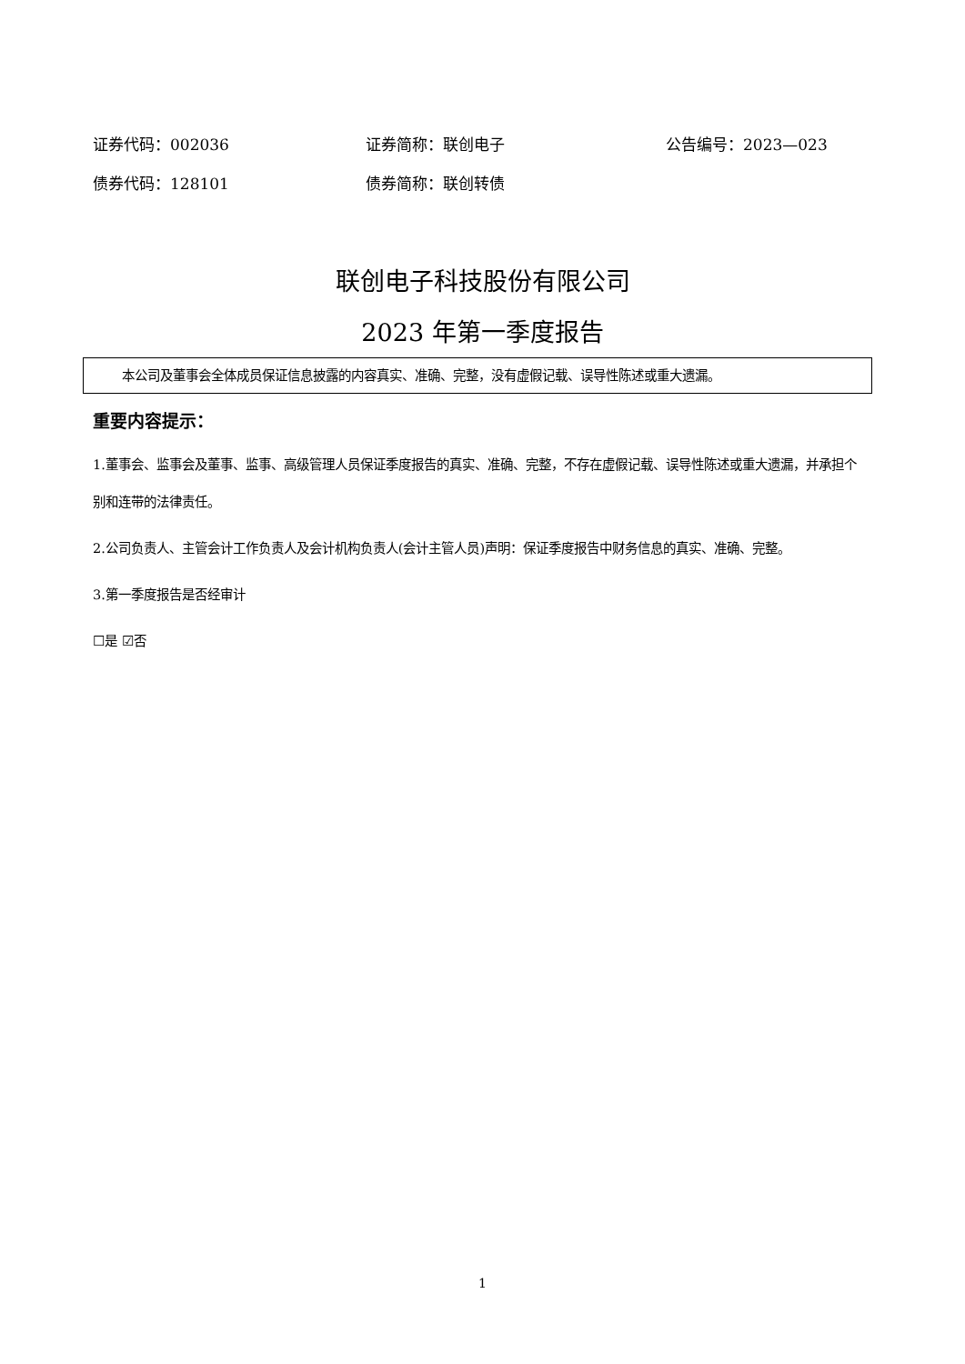证券代码：002036 证券简称：联创电子 公告编号：2023—023
债券代码：128101 债券简称：联创转债
联创电子科技股份有限公司
2023 年第一季度报告
本公司及董事会全体成员保证信息披露的内容真实、准确、完整，没有虚假记载、误导性陈述或重大遗漏。
重要内容提示：
1.董事会、监事会及董事、监事、高级管理人员保证季度报告的真实、准确、完整，不存在虚假记载、误导性陈述或重大遗漏，并承担个别和连带的法律责任。
2.公司负责人、主管会计工作负责人及会计机构负责人(会计主管人员)声明：保证季度报告中财务信息的真实、准确、完整。
3.第一季度报告是否经审计
☐是 ☑否
1